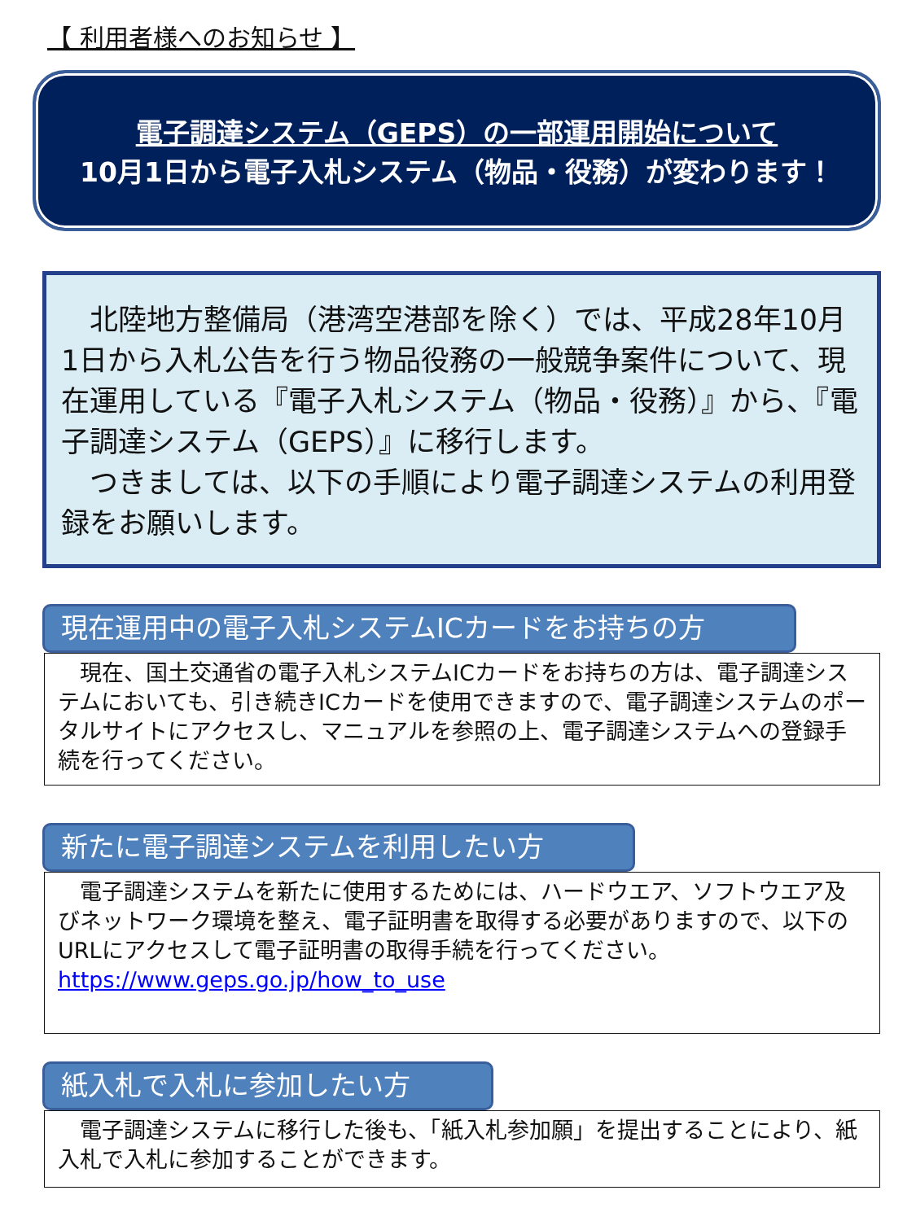【 利用者様へのお知らせ 】
電子調達システム（GEPS）の一部運用開始について
10月1日から電子入札システム（物品・役務）が変わります！
　北陸地方整備局（港湾空港部を除く）では、平成28年10月1日から入札公告を行う物品役務の一般競争案件について、現在運用している『電子入札システム（物品・役務）』から、『電子調達システム（GEPS）』に移行します。
　つきましては、以下の手順により電子調達システムの利用登録をお願いします。
現在運用中の電子入札システムICカードをお持ちの方
　現在、国土交通省の電子入札システムICカードをお持ちの方は、電子調達システムにおいても、引き続きICカードを使用できますので、電子調達システムのポータルサイトにアクセスし、マニュアルを参照の上、電子調達システムへの登録手続を行ってください。
新たに電子調達システムを利用したい方
　電子調達システムを新たに使用するためには、ハードウエア、ソフトウエア及びネットワーク環境を整え、電子証明書を取得する必要がありますので、以下のURLにアクセスして電子証明書の取得手続を行ってください。
https://www.geps.go.jp/how_to_use
紙入札で入札に参加したい方
　電子調達システムに移行した後も、「紙入札参加願」を提出することにより、紙入札で入札に参加することができます。